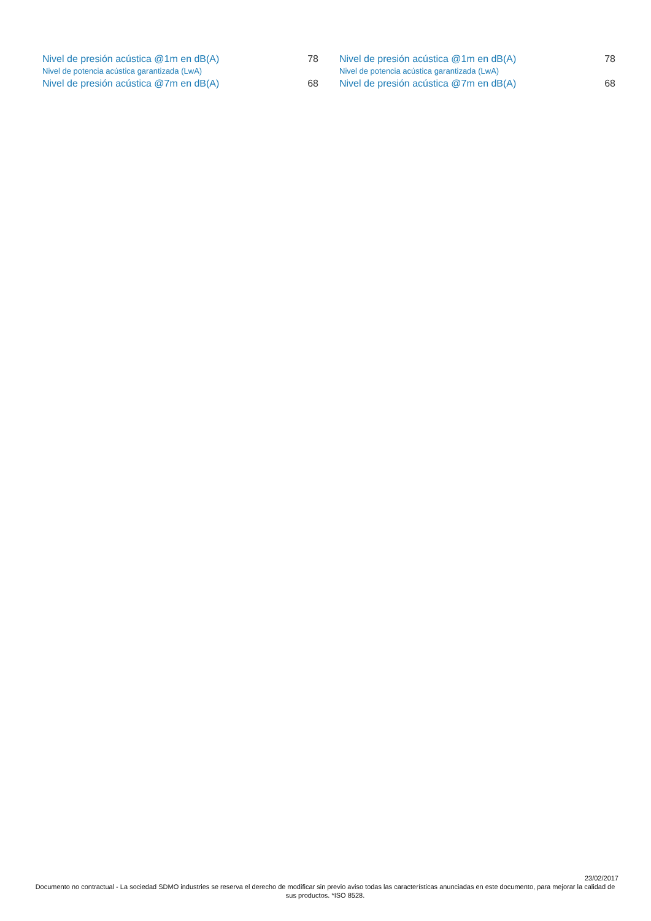| Nivel de presión acústica @1m en dB(A) | 78 |
| Nivel de potencia acústica garantizada (LwA) | |
| Nivel de presión acústica @7m en dB(A) | 68 |
| Nivel de presión acústica @1m en dB(A) | 78 |
| Nivel de potencia acústica garantizada (LwA) | |
| Nivel de presión acústica @7m en dB(A) | 68 |
23/02/2017
Documento no contractual - La sociedad SDMO industries se reserva el derecho de modificar sin previo aviso todas las características anunciadas en este documento, para mejorar la calidad de sus productos. *ISO 8528.